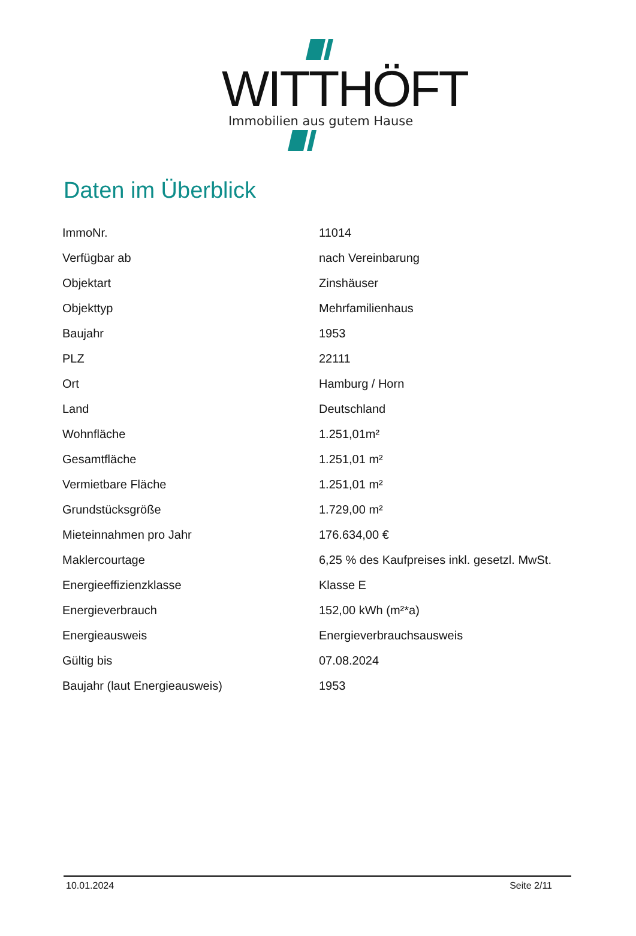WITTHÖFT
Immobilien aus gutem Hause
Daten im Überblick
| ImmoNr. | 11014 |
| Verfügbar ab | nach Vereinbarung |
| Objektart | Zinshäuser |
| Objekttyp | Mehrfamilienhaus |
| Baujahr | 1953 |
| PLZ | 22111 |
| Ort | Hamburg / Horn |
| Land | Deutschland |
| Wohnfläche | 1.251,01m² |
| Gesamtfläche | 1.251,01 m² |
| Vermietbare Fläche | 1.251,01 m² |
| Grundstücksgröße | 1.729,00 m² |
| Mieteinnahmen pro Jahr | 176.634,00 € |
| Maklercourtage | 6,25 % des Kaufpreises inkl. gesetzl. MwSt. |
| Energieeffizienzklasse | Klasse E |
| Energieverbrauch | 152,00 kWh (m²*a) |
| Energieausweis | Energieverbrauchsausweis |
| Gültig bis | 07.08.2024 |
| Baujahr (laut Energieausweis) | 1953 |
10.01.2024 Seite 2/11